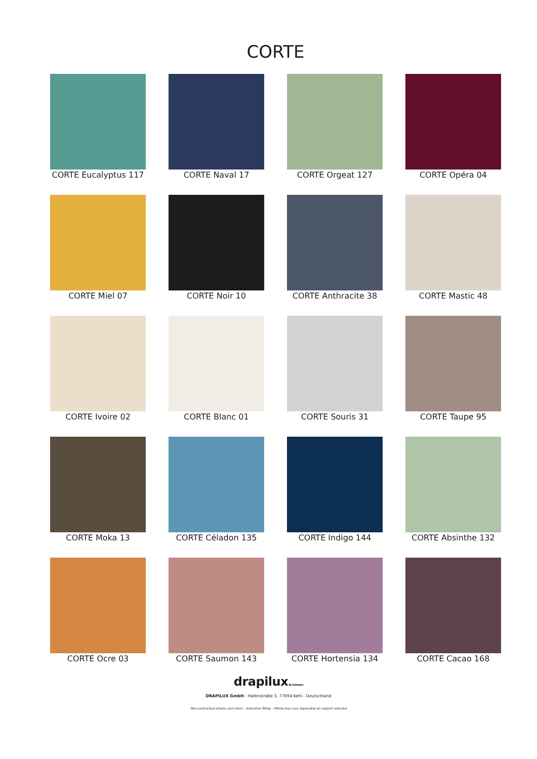CORTE
CORTE Eucalyptus 117
CORTE Naval 17
CORTE Orgeat 127
CORTE Opéra 04
CORTE Miel 07
CORTE Noir 10
CORTE Anthracite 38
CORTE Mastic 48
CORTE Ivoire 02
CORTE Blanc 01
CORTE Souris 31
CORTE Taupe 95
CORTE Moka 13
CORTE Céladon 135
CORTE Indigo 144
CORTE Absinthe 132
CORTE Ocre 03
CORTE Saumon 143
CORTE Hortensia 134
CORTE Cacao 168
drapilux By Sotexpro
DRAPILUX GmbH - Hafenstraße 3, 77694 Kehl - Deutschland
Non-contractual photos and colors - Indicative fitting - Fitting may vary depending on support selected